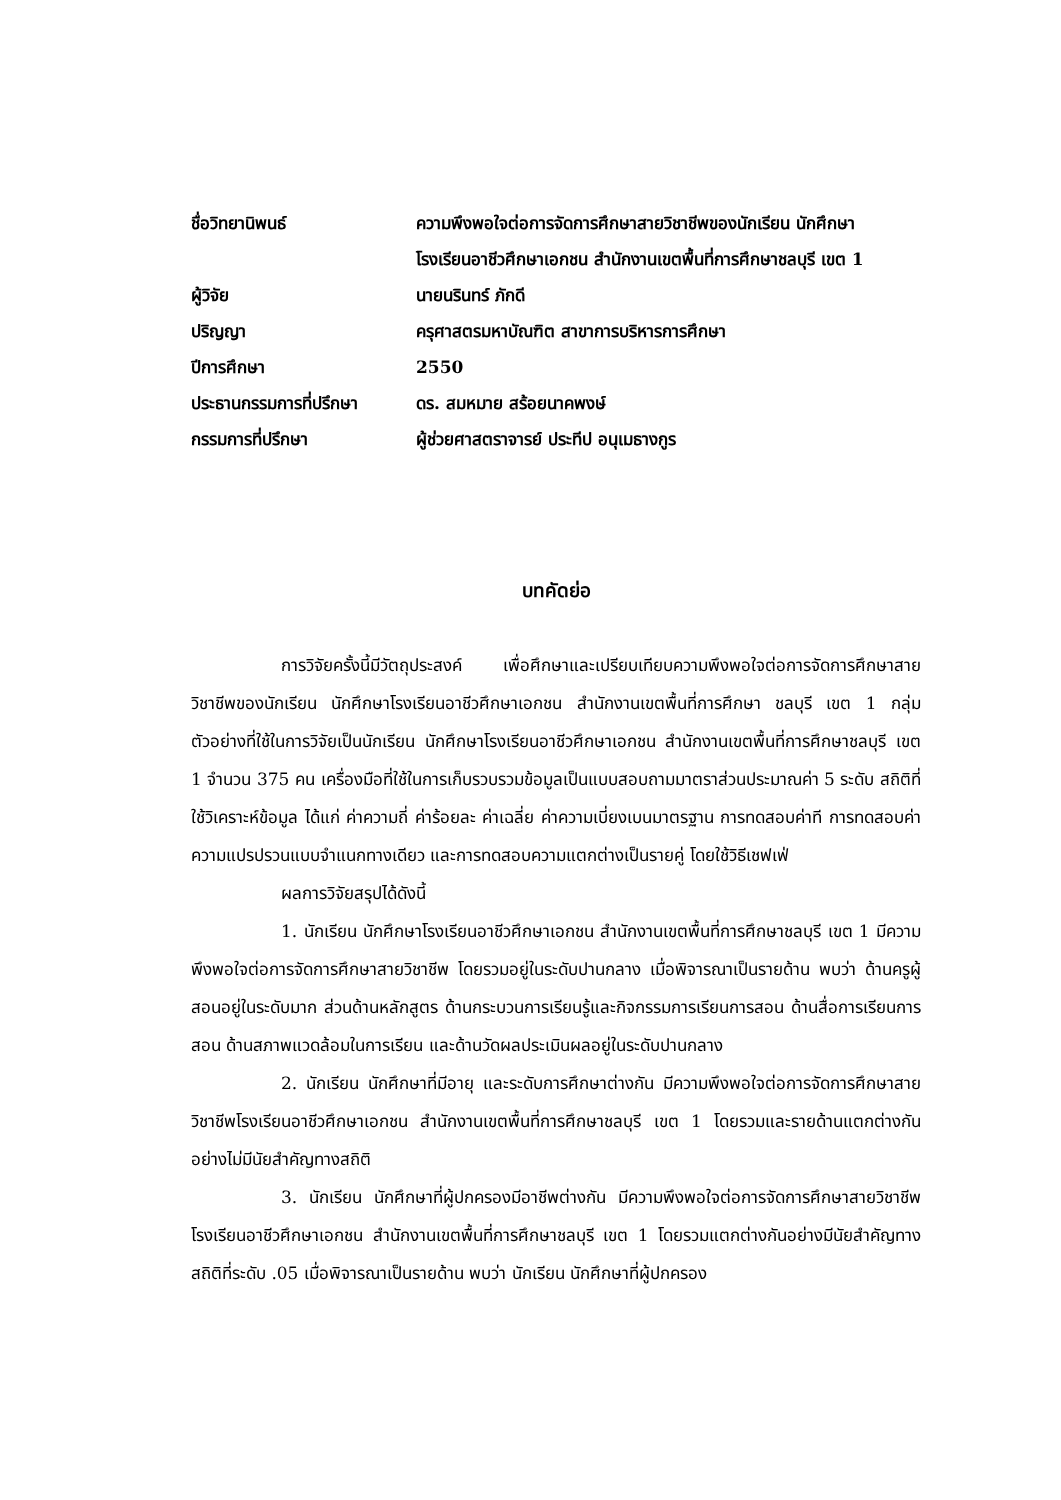| ชื่อวิทยานิพนธ์ | ความพึงพอใจต่อการจัดการศึกษาสายวิชาชีพของนักเรียน นักศึกษา โรงเรียนอาชีวศึกษาเอกชน สำนักงานเขตพื้นที่การศึกษาชลบุรี เขต 1 |
| ผู้วิจัย | นายนรินทร์ ภักดี |
| ปริญญา | ครุศาสตรมหาบัณฑิต สาขาการบริหารการศึกษา |
| ปีการศึกษา | 2550 |
| ประธานกรรมการที่ปรึกษา | ดร. สมหมาย สร้อยนาคพงษ์ |
| กรรมการที่ปรึกษา | ผู้ช่วยศาสตราจารย์ ประทีป อนุเมธางกูร |
บทคัดย่อ
การวิจัยครั้งนี้มีวัตถุประสงค์ เพื่อศึกษาและเปรียบเทียบความพึงพอใจต่อการจัดการศึกษาสายวิชาชีพของนักเรียน นักศึกษาโรงเรียนอาชีวศึกษาเอกชน สำนักงานเขตพื้นที่การศึกษา ชลบุรี เขต 1 กลุ่มตัวอย่างที่ใช้ในการวิจัยเป็นนักเรียน นักศึกษาโรงเรียนอาชีวศึกษาเอกชน สำนักงานเขตพื้นที่การศึกษาชลบุรี เขต 1 จำนวน 375 คน เครื่องมือที่ใช้ในการเก็บรวบรวมข้อมูลเป็นแบบสอบถามมาตราส่วนประมาณค่า 5 ระดับ สถิติที่ใช้วิเคราะห์ข้อมูล ได้แก่ ค่าความถี่ ค่าร้อยละ ค่าเฉลี่ย ค่าความเบี่ยงเบนมาตรฐาน การทดสอบค่าที การทดสอบค่าความแปรปรวนแบบจำแนกทางเดียว และการทดสอบความแตกต่างเป็นรายคู่ โดยใช้วิธีเชฟเฟ่
ผลการวิจัยสรุปได้ดังนี้
1. นักเรียน นักศึกษาโรงเรียนอาชีวศึกษาเอกชน สำนักงานเขตพื้นที่การศึกษาชลบุรี เขต 1 มีความพึงพอใจต่อการจัดการศึกษาสายวิชาชีพ โดยรวมอยู่ในระดับปานกลาง เมื่อพิจารณาเป็นรายด้าน พบว่า ด้านครูผู้สอนอยู่ในระดับมาก ส่วนด้านหลักสูตร ด้านกระบวนการเรียนรู้และกิจกรรมการเรียนการสอน ด้านสื่อการเรียนการสอน ด้านสภาพแวดล้อมในการเรียน และด้านวัดผลประเมินผลอยู่ในระดับปานกลาง
2. นักเรียน นักศึกษาที่มีอายุ และระดับการศึกษาต่างกัน มีความพึงพอใจต่อการจัดการศึกษาสายวิชาชีพโรงเรียนอาชีวศึกษาเอกชน สำนักงานเขตพื้นที่การศึกษาชลบุรี เขต 1 โดยรวมและรายด้านแตกต่างกันอย่างไม่มีนัยสำคัญทางสถิติ
3. นักเรียน นักศึกษาที่ผู้ปกครองมีอาชีพต่างกัน มีความพึงพอใจต่อการจัดการศึกษาสายวิชาชีพโรงเรียนอาชีวศึกษาเอกชน สำนักงานเขตพื้นที่การศึกษาชลบุรี เขต 1 โดยรวมแตกต่างกันอย่างมีนัยสำคัญทางสถิติที่ระดับ .05 เมื่อพิจารณาเป็นรายด้าน พบว่า นักเรียน นักศึกษาที่ผู้ปกครอง